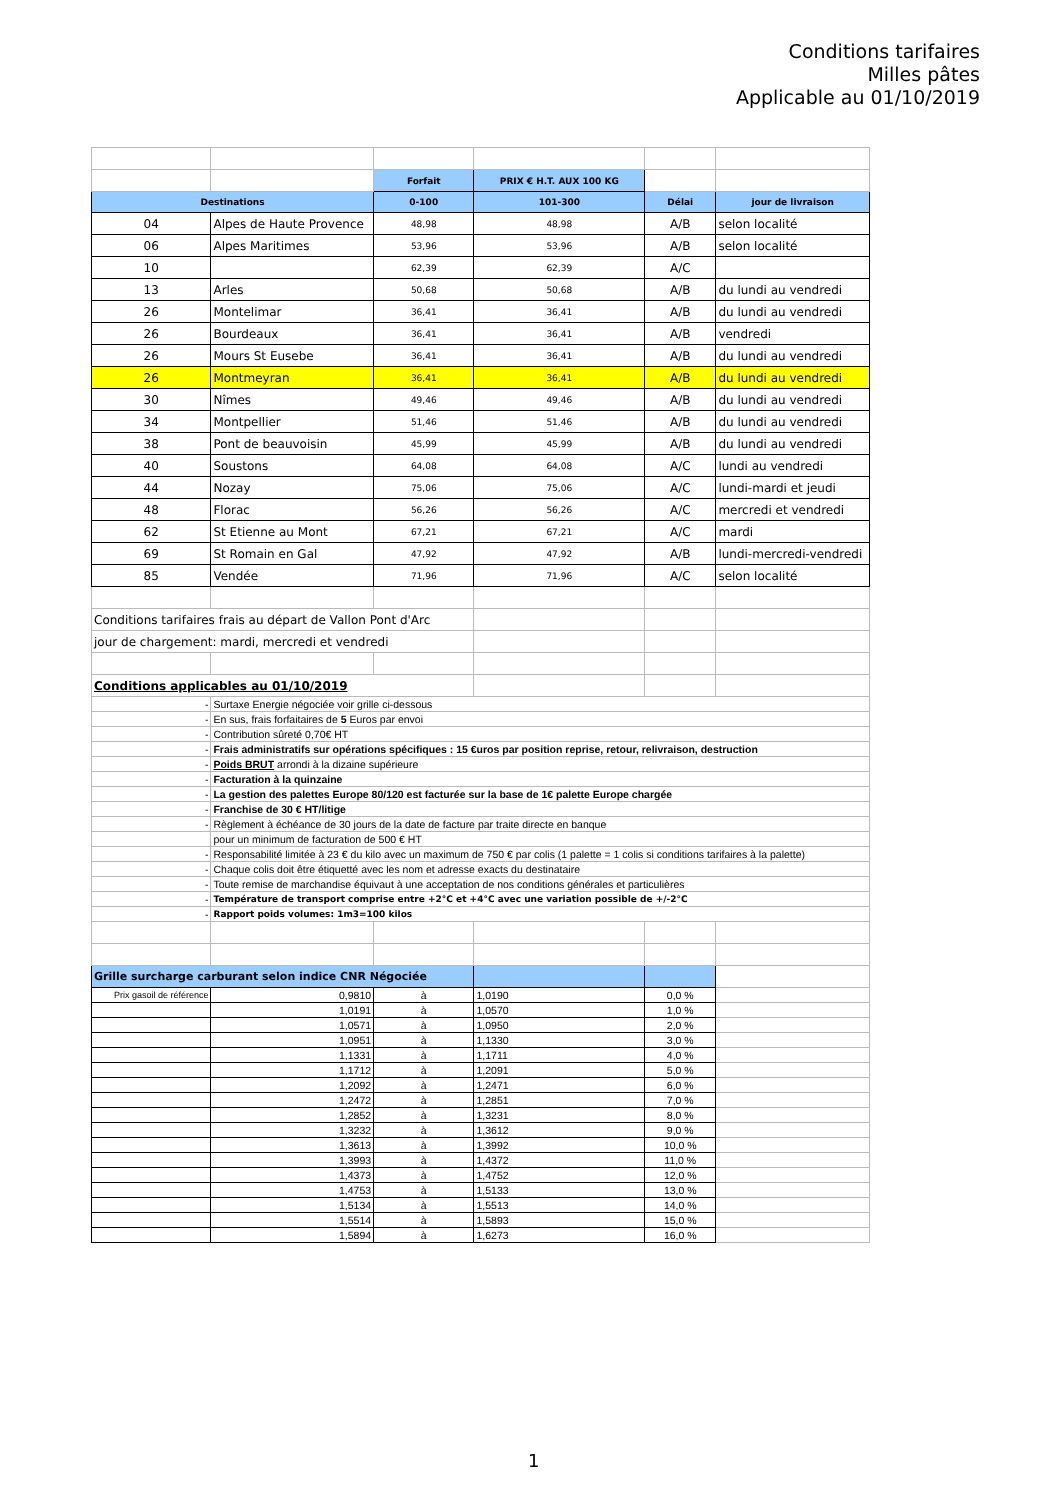Conditions tarifaires
Milles pâtes
Applicable au 01/10/2019
| | | Forfait | PRIX € H.T. AUX 100 KG | | |
| Destinations | | 0-100 | 101-300 | Délai | jour de livraison |
| 04 | Alpes de Haute Provence | 48,98 | 48,98 | A/B | selon localité |
| 06 | Alpes Maritimes | 53,96 | 53,96 | A/B | selon localité |
| 10 | | 62,39 | 62,39 | A/C | |
| 13 | Arles | 50,68 | 50,68 | A/B | du lundi au vendredi |
| 26 | Montelimar | 36,41 | 36,41 | A/B | du lundi au vendredi |
| 26 | Bourdeaux | 36,41 | 36,41 | A/B | vendredi |
| 26 | Mours St Eusebe | 36,41 | 36,41 | A/B | du lundi au vendredi |
| 26 | Montmeyran | 36,41 | 36,41 | A/B | du lundi au vendredi |
| 30 | Nîmes | 49,46 | 49,46 | A/B | du lundi au vendredi |
| 34 | Montpellier | 51,46 | 51,46 | A/B | du lundi au vendredi |
| 38 | Pont de beauvoisin | 45,99 | 45,99 | A/B | du lundi au vendredi |
| 40 | Soustons | 64,08 | 64,08 | A/C | lundi au vendredi |
| 44 | Nozay | 75,06 | 75,06 | A/C | lundi-mardi et jeudi |
| 48 | Florac | 56,26 | 56,26 | A/C | mercredi et vendredi |
| 62 | St Etienne au Mont | 67,21 | 67,21 | A/C | mardi |
| 69 | St Romain en Gal | 47,92 | 47,92 | A/B | lundi-mercredi-vendredi |
| 85 | Vendée | 71,96 | 71,96 | A/C | selon localité |
| Conditions tarifaires frais au départ de Vallon Pont d'Arc | | | | | |
| jour de chargement: mardi, mercredi et vendredi | | | | | |
| Conditions applicables au 01/10/2019 | | | | | |
| - | Surtaxe Energie négociée voir grille ci-dessous | | | | |
| - | En sus, frais forfaitaires de 5 Euros par envoi | | | | |
| - | Contribution sûreté 0,70€ HT | | | | |
| - | Frais administratifs sur opérations spécifiques : 15 €uros par position reprise, retour, relivraison, destruction | | | | |
| - | Poids BRUT arrondi à la dizaine supérieure | | | | |
| - | Facturation à la quinzaine | | | | |
| - | La gestion des palettes Europe 80/120 est facturée sur la base de 1€ palette Europe chargée | | | | |
| - | Franchise de 30 € HT/litige | | | | |
| - | Règlement à échéance de 30 jours de la date de facture par traite directe en banque | | | | |
| | pour un minimum de facturation de 500 € HT | | | | |
| - | Responsabilité limitée à 23 € du kilo avec un maximum de 750 € par colis (1 palette = 1 colis si conditions tarifaires à la palette) | | | | |
| - | Chaque colis doit être étiquetté avec les nom et adresse exacts du destinataire | | | | |
| - | Toute remise de marchandise équivaut à une acceptation de nos conditions générales et particulières | | | | |
| - | Température de transport comprise entre +2°C et +4°C avec une variation possible de +/-2°C | | | | |
| - | Rapport poids volumes: 1m3=100 kilos | | | | |
| Grille surcharge carburant selon indice CNR Négociée | | | | | |
| Prix gasoil de référence | 0,9810 | à | 1,0190 | 0,0 % | |
| | 1,0191 | à | 1,0570 | 1,0 % | |
| | 1,0571 | à | 1,0950 | 2,0 % | |
| | 1,0951 | à | 1,1330 | 3,0 % | |
| | 1,1331 | à | 1,1711 | 4,0 % | |
| | 1,1712 | à | 1,2091 | 5,0 % | |
| | 1,2092 | à | 1,2471 | 6,0 % | |
| | 1,2472 | à | 1,2851 | 7,0 % | |
| | 1,2852 | à | 1,3231 | 8,0 % | |
| | 1,3232 | à | 1,3612 | 9,0 % | |
| | 1,3613 | à | 1,3992 | 10,0 % | |
| | 1,3993 | à | 1,4372 | 11,0 % | |
| | 1,4373 | à | 1,4752 | 12,0 % | |
| | 1,4753 | à | 1,5133 | 13,0 % | |
| | 1,5134 | à | 1,5513 | 14,0 % | |
| | 1,5514 | à | 1,5893 | 15,0 % | |
| | 1,5894 | à | 1,6273 | 16,0 % | |
1